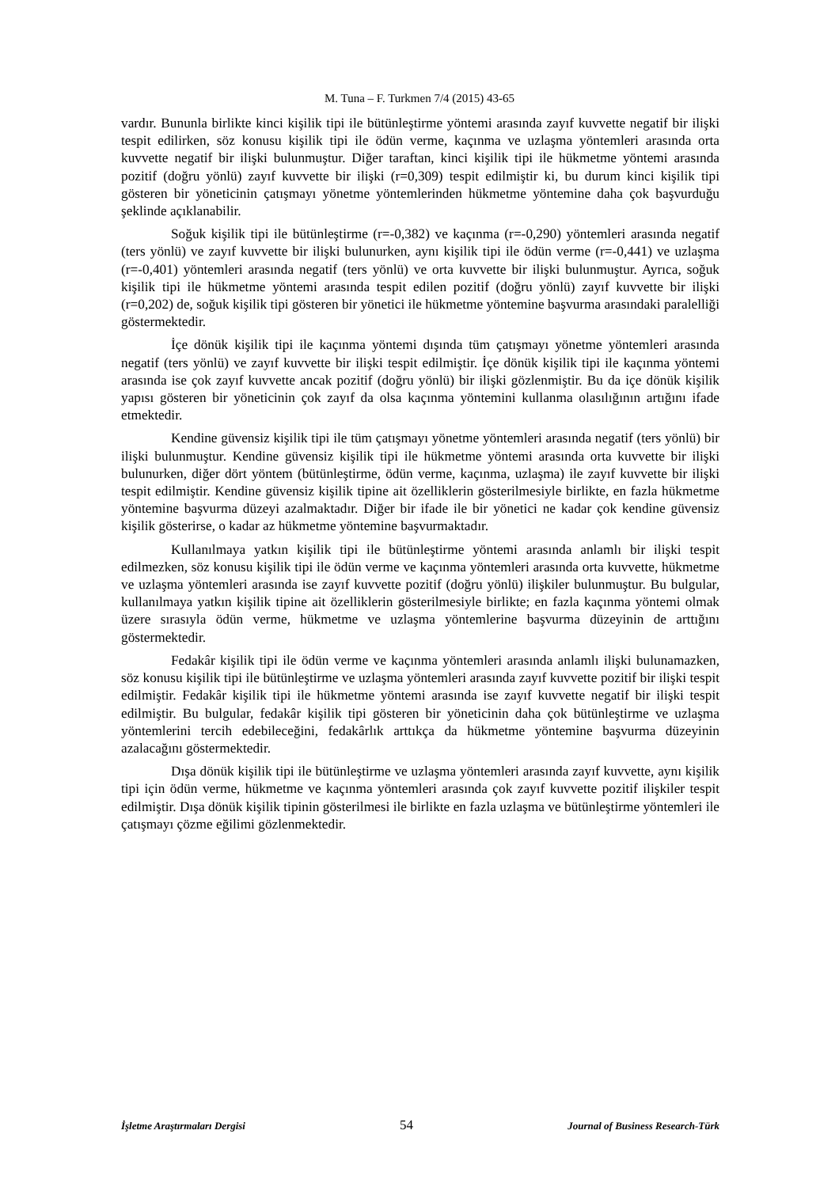M. Tuna – F. Turkmen 7/4 (2015) 43-65
vardır. Bununla birlikte kinci kişilik tipi ile bütünleştirme yöntemi arasında zayıf kuvvette negatif bir ilişki tespit edilirken, söz konusu kişilik tipi ile ödün verme, kaçınma ve uzlaşma yöntemleri arasında orta kuvvette negatif bir ilişki bulunmuştur. Diğer taraftan, kinci kişilik tipi ile hükmetme yöntemi arasında pozitif (doğru yönlü) zayıf kuvvette bir ilişki (r=0,309) tespit edilmiştir ki, bu durum kinci kişilik tipi gösteren bir yöneticinin çatışmayı yönetme yöntemlerinden hükmetme yöntemine daha çok başvurduğu şeklinde açıklanabilir.
Soğuk kişilik tipi ile bütünleştirme (r=-0,382) ve kaçınma (r=-0,290) yöntemleri arasında negatif (ters yönlü) ve zayıf kuvvette bir ilişki bulunurken, aynı kişilik tipi ile ödün verme (r=-0,441) ve uzlaşma (r=-0,401) yöntemleri arasında negatif (ters yönlü) ve orta kuvvette bir ilişki bulunmuştur. Ayrıca, soğuk kişilik tipi ile hükmetme yöntemi arasında tespit edilen pozitif (doğru yönlü) zayıf kuvvette bir ilişki (r=0,202) de, soğuk kişilik tipi gösteren bir yönetici ile hükmetme yöntemine başvurma arasındaki paralelliği göstermektedir.
İçe dönük kişilik tipi ile kaçınma yöntemi dışında tüm çatışmayı yönetme yöntemleri arasında negatif (ters yönlü) ve zayıf kuvvette bir ilişki tespit edilmiştir. İçe dönük kişilik tipi ile kaçınma yöntemi arasında ise çok zayıf kuvvette ancak pozitif (doğru yönlü) bir ilişki gözlenmiştir. Bu da içe dönük kişilik yapısı gösteren bir yöneticinin çok zayıf da olsa kaçınma yöntemini kullanma olasılığının artığını ifade etmektedir.
Kendine güvensiz kişilik tipi ile tüm çatışmayı yönetme yöntemleri arasında negatif (ters yönlü) bir ilişki bulunmuştur. Kendine güvensiz kişilik tipi ile hükmetme yöntemi arasında orta kuvvette bir ilişki bulunurken, diğer dört yöntem (bütünleştirme, ödün verme, kaçınma, uzlaşma) ile zayıf kuvvette bir ilişki tespit edilmiştir. Kendine güvensiz kişilik tipine ait özelliklerin gösterilmesiyle birlikte, en fazla hükmetme yöntemine başvurma düzeyi azalmaktadır. Diğer bir ifade ile bir yönetici ne kadar çok kendine güvensiz kişilik gösterirse, o kadar az hükmetme yöntemine başvurmaktadır.
Kullanılmaya yatkın kişilik tipi ile bütünleştirme yöntemi arasında anlamlı bir ilişki tespit edilmezken, söz konusu kişilik tipi ile ödün verme ve kaçınma yöntemleri arasında orta kuvvette, hükmetme ve uzlaşma yöntemleri arasında ise zayıf kuvvette pozitif (doğru yönlü) ilişkiler bulunmuştur. Bu bulgular, kullanılmaya yatkın kişilik tipine ait özelliklerin gösterilmesiyle birlikte; en fazla kaçınma yöntemi olmak üzere sırasıyla ödün verme, hükmetme ve uzlaşma yöntemlerine başvurma düzeyinin de arttığını göstermektedir.
Fedakâr kişilik tipi ile ödün verme ve kaçınma yöntemleri arasında anlamlı ilişki bulunamazken, söz konusu kişilik tipi ile bütünleştirme ve uzlaşma yöntemleri arasında zayıf kuvvette pozitif bir ilişki tespit edilmiştir. Fedakâr kişilik tipi ile hükmetme yöntemi arasında ise zayıf kuvvette negatif bir ilişki tespit edilmiştir. Bu bulgular, fedakâr kişilik tipi gösteren bir yöneticinin daha çok bütünleştirme ve uzlaşma yöntemlerini tercih edebileceğini, fedakârlık arttıkça da hükmetme yöntemine başvurma düzeyinin azalacağını göstermektedir.
Dışa dönük kişilik tipi ile bütünleştirme ve uzlaşma yöntemleri arasında zayıf kuvvette, aynı kişilik tipi için ödün verme, hükmetme ve kaçınma yöntemleri arasında çok zayıf kuvvette pozitif ilişkiler tespit edilmiştir. Dışa dönük kişilik tipinin gösterilmesi ile birlikte en fazla uzlaşma ve bütünleştirme yöntemleri ile çatışmayı çözme eğilimi gözlenmektedir.
İşletme Araştırmaları Dergisi 54 Journal of Business Research-Türk